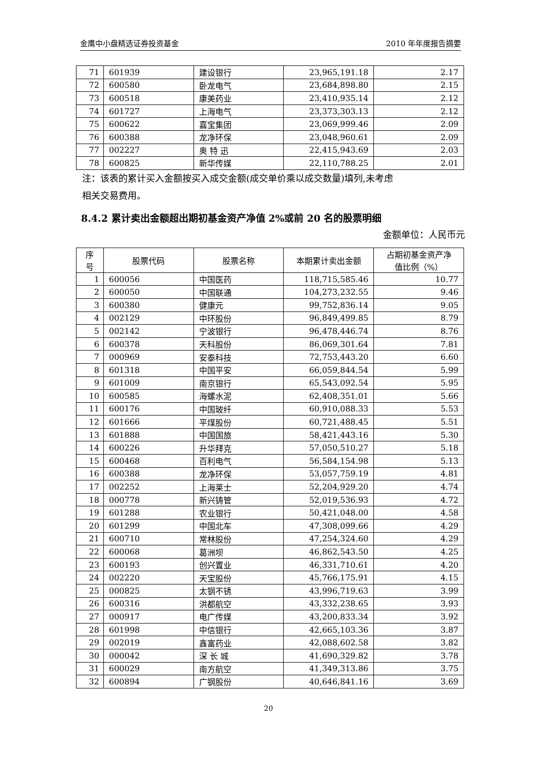金鹰中小盘精选证券投资基金 2010 年年度报告摘要
| 71 | 601939 | 建设银行 | 23,965,191.18 | 2.17 |
| 72 | 600580 | 卧龙电气 | 23,684,898.80 | 2.15 |
| 73 | 600518 | 康美药业 | 23,410,935.14 | 2.12 |
| 74 | 601727 | 上海电气 | 23,373,303.13 | 2.12 |
| 75 | 600622 | 嘉宝集团 | 23,069,999.46 | 2.09 |
| 76 | 600388 | 龙净环保 | 23,048,960.61 | 2.09 |
| 77 | 002227 | 奥 特 迅 | 22,415,943.69 | 2.03 |
| 78 | 600825 | 新华传媒 | 22,110,788.25 | 2.01 |
注：该表的累计买入金额按买入成交金额(成交单价乘以成交数量)填列,未考虑
相关交易费用。
8.4.2 累计卖出金额超出期初基金资产净值 2%或前 20 名的股票明细
金额单位：人民币元
| 序 号 | 股票代码 | 股票名称 | 本期累计卖出金额 | 占期初基金资产净 值比例（%） |
| --- | --- | --- | --- | --- |
| 1 | 600056 | 中国医药 | 118,715,585.46 | 10.77 |
| 2 | 600050 | 中国联通 | 104,273,232.55 | 9.46 |
| 3 | 600380 | 健康元 | 99,752,836.14 | 9.05 |
| 4 | 002129 | 中环股份 | 96,849,499.85 | 8.79 |
| 5 | 002142 | 宁波银行 | 96,478,446.74 | 8.76 |
| 6 | 600378 | 天科股份 | 86,069,301.64 | 7.81 |
| 7 | 000969 | 安泰科技 | 72,753,443.20 | 6.60 |
| 8 | 601318 | 中国平安 | 66,059,844.54 | 5.99 |
| 9 | 601009 | 南京银行 | 65,543,092.54 | 5.95 |
| 10 | 600585 | 海螺水泥 | 62,408,351.01 | 5.66 |
| 11 | 600176 | 中国玻纤 | 60,910,088.33 | 5.53 |
| 12 | 601666 | 平煤股份 | 60,721,488.45 | 5.51 |
| 13 | 601888 | 中国国旅 | 58,421,443.16 | 5.30 |
| 14 | 600226 | 升华拜克 | 57,050,510.27 | 5.18 |
| 15 | 600468 | 百利电气 | 56,584,154.98 | 5.13 |
| 16 | 600388 | 龙净环保 | 53,057,759.19 | 4.81 |
| 17 | 002252 | 上海莱士 | 52,204,929.20 | 4.74 |
| 18 | 000778 | 新兴铸管 | 52,019,536.93 | 4.72 |
| 19 | 601288 | 农业银行 | 50,421,048.00 | 4.58 |
| 20 | 601299 | 中国北车 | 47,308,099.66 | 4.29 |
| 21 | 600710 | 常林股份 | 47,254,324.60 | 4.29 |
| 22 | 600068 | 葛洲坝 | 46,862,543.50 | 4.25 |
| 23 | 600193 | 创兴置业 | 46,331,710.61 | 4.20 |
| 24 | 002220 | 天宝股份 | 45,766,175.91 | 4.15 |
| 25 | 000825 | 太钢不锈 | 43,996,719.63 | 3.99 |
| 26 | 600316 | 洪都航空 | 43,332,238.65 | 3.93 |
| 27 | 000917 | 电广传媒 | 43,200,833.34 | 3.92 |
| 28 | 601998 | 中信银行 | 42,665,103.36 | 3.87 |
| 29 | 002019 | 鑫富药业 | 42,088,602.58 | 3.82 |
| 30 | 000042 | 深 长 城 | 41,690,329.82 | 3.78 |
| 31 | 600029 | 南方航空 | 41,349,313.86 | 3.75 |
| 32 | 600894 | 广钢股份 | 40,646,841.16 | 3.69 |
20